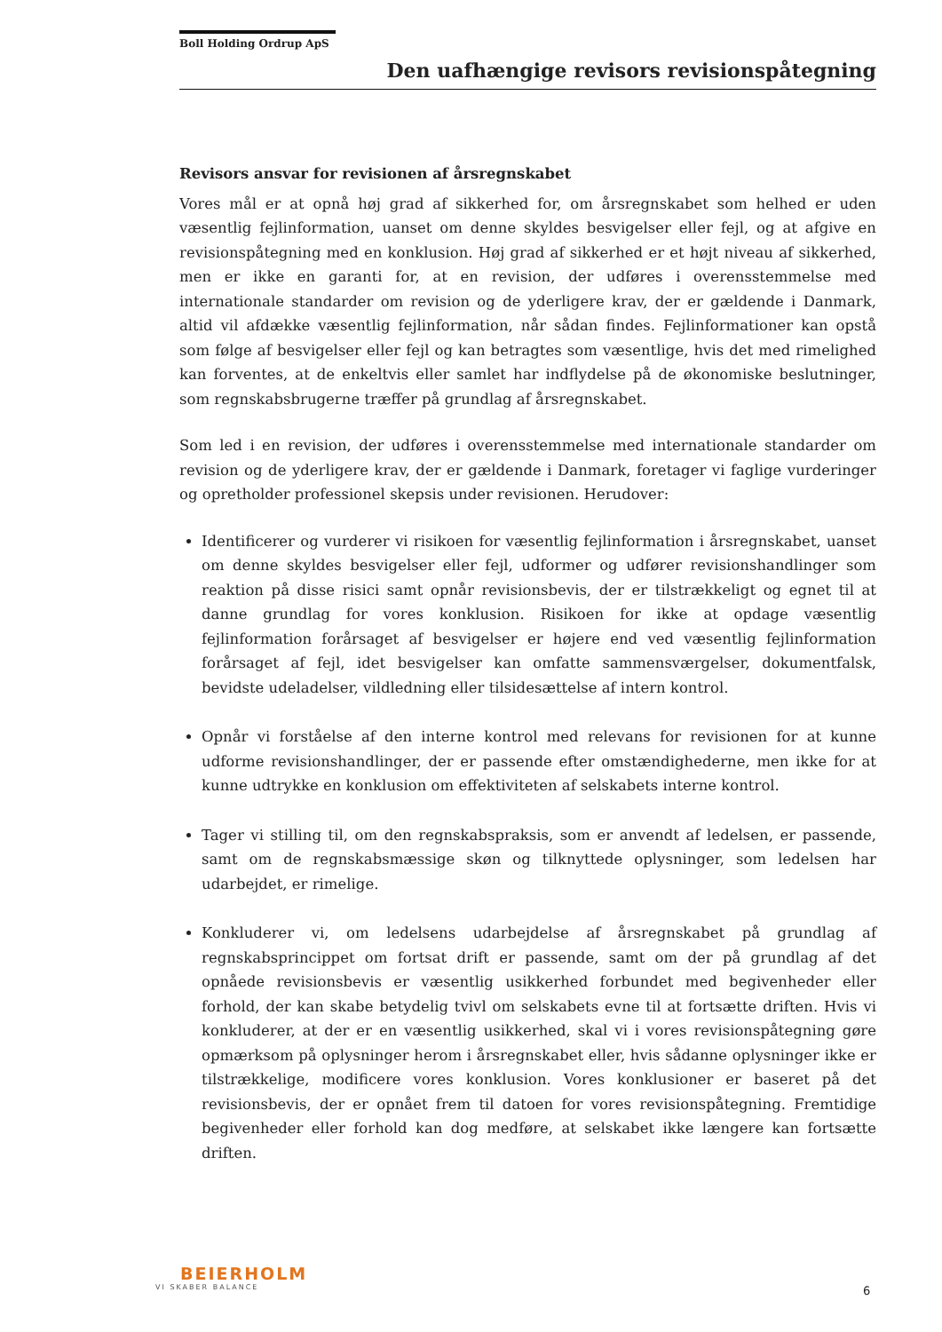Boll Holding Ordrup ApS
Den uafhængige revisors revisionspåtegning
Revisors ansvar for revisionen af årsregnskabet
Vores mål er at opnå høj grad af sikkerhed for, om årsregnskabet som helhed er uden væsentlig fejlinformation, uanset om denne skyldes besvigelser eller fejl, og at afgive en revisionspåtegning med en konklusion. Høj grad af sikkerhed er et højt niveau af sikkerhed, men er ikke en garanti for, at en revision, der udføres i overensstemmelse med internationale standarder om revision og de yderligere krav, der er gældende i Danmark, altid vil afdække væsentlig fejlinformation, når sådan findes. Fejlinformationer kan opstå som følge af besvigelser eller fejl og kan betragtes som væsentlige, hvis det med rimelighed kan forventes, at de enkeltvis eller samlet har indflydelse på de økonomiske beslutninger, som regnskabsbrugerne træffer på grundlag af årsregnskabet.
Som led i en revision, der udføres i overensstemmelse med internationale standarder om revision og de yderligere krav, der er gældende i Danmark, foretager vi faglige vurderinger og opretholder professionel skepsis under revisionen. Herudover:
Identificerer og vurderer vi risikoen for væsentlig fejlinformation i årsregnskabet, uanset om denne skyldes besvigelser eller fejl, udformer og udfører revisionshandlinger som reaktion på disse risici samt opnår revisionsbevis, der er tilstrækkeligt og egnet til at danne grundlag for vores konklusion. Risikoen for ikke at opdage væsentlig fejlinformation forårsaget af besvigelser er højere end ved væsentlig fejlinformation forårsaget af fejl, idet besvigelser kan omfatte sammensværgelser, dokumentfalsk, bevidste udeladelser, vildledning eller tilsidesættelse af intern kontrol.
Opnår vi forståelse af den interne kontrol med relevans for revisionen for at kunne udforme revisionshandlinger, der er passende efter omstændighederne, men ikke for at kunne udtrykke en konklusion om effektiviteten af selskabets interne kontrol.
Tager vi stilling til, om den regnskabspraksis, som er anvendt af ledelsen, er passende, samt om de regnskabsmæssige skøn og tilknyttede oplysninger, som ledelsen har udarbejdet, er rimelige.
Konkluderer vi, om ledelsens udarbejdelse af årsregnskabet på grundlag af regnskabsprincippet om fortsat drift er passende, samt om der på grundlag af det opnåede revisionsbevis er væsentlig usikkerhed forbundet med begivenheder eller forhold, der kan skabe betydelig tvivl om selskabets evne til at fortsætte driften. Hvis vi konkluderer, at der er en væsentlig usikkerhed, skal vi i vores revisionspåtegning gøre opmærksom på oplysninger herom i årsregnskabet eller, hvis sådanne oplysninger ikke er tilstrækkelige, modificere vores konklusion. Vores konklusioner er baseret på det revisionsbevis, der er opnået frem til datoen for vores revisionspåtegning. Fremtidige begivenheder eller forhold kan dog medføre, at selskabet ikke længere kan fortsætte driften.
BEIERHOLM
VI SKABER BALANCE
6